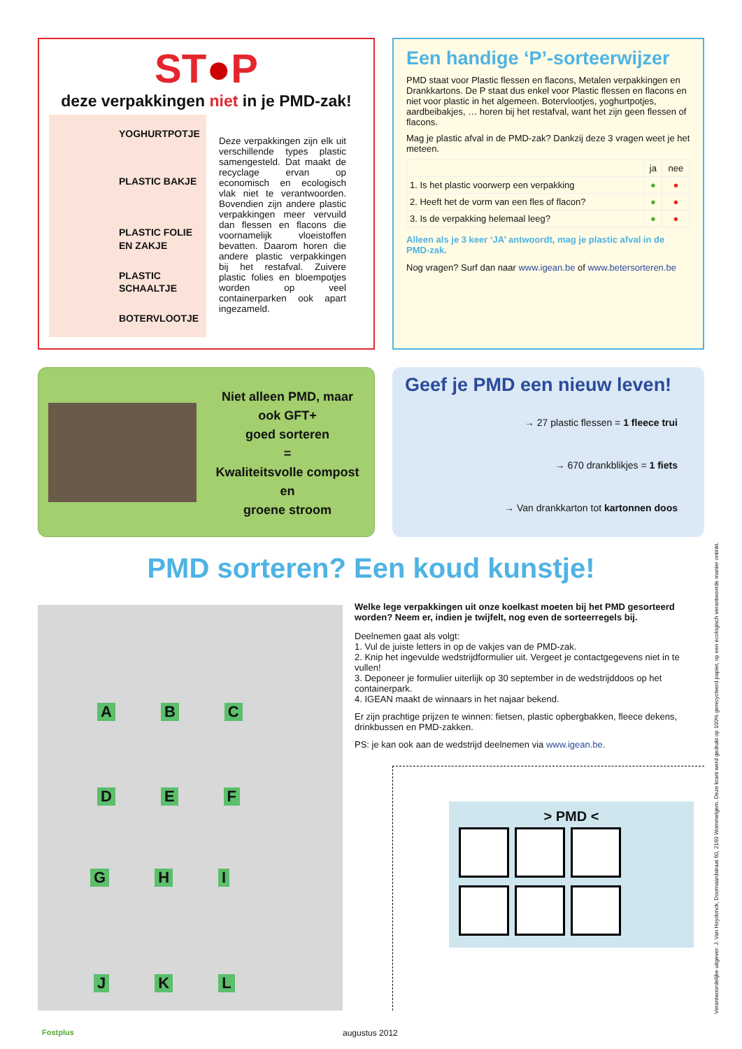ST●P
deze verpakkingen niet in je PMD-zak!
YOGHURTPOTJE
PLASTIC BAKJE
PLASTIC FOLIE
EN ZAKJE
PLASTIC
SCHAALTJE
BOTERVLOOTJE
Deze verpakkingen zijn elk uit verschillende types plastic samengesteld. Dat maakt de recyclage ervan op economisch en ecologisch vlak niet te verantwoorden. Bovendien zijn andere plastic verpakkingen meer vervuild dan flessen en flacons die voornamelijk vloeistoffen bevatten. Daarom horen die andere plastic verpakkingen bij het restafval. Zuivere plastic folies en bloempotjes worden op veel containerparken ook apart ingezameld.
Een handige ‘P’-sorteerwijzer
PMD staat voor Plastic flessen en flacons, Metalen verpakkingen en Drankkartons. De P staat dus enkel voor Plastic flessen en flacons en niet voor plastic in het algemeen. Botervlootjes, yoghurtpotjes, aardbeibakjes, … horen bij het restafval, want het zijn geen flessen of flacons.
Mag je plastic afval in de PMD-zak? Dankzij deze 3 vragen weet je het meteen.
| | ja | nee |
| --- | --- | --- |
| 1. Is het plastic voorwerp een verpakking | ● | ● |
| 2. Heeft het de vorm van een fles of flacon? | ● | ● |
| 3. Is de verpakking helemaal leeg? | ● | ● |
Alleen als je 3 keer ‘JA’ antwoordt, mag je plastic afval in de PMD-zak.
Nog vragen? Surf dan naar www.igean.be of www.betersorteren.be
Niet alleen PMD, maar ook GFT+
goed sorteren
=
Kwaliteitsvolle compost
en
groene stroom
Geef je PMD een nieuw leven!
→ 27 plastic flessen = 1 fleece trui
→ 670 drankblikjes = 1 fiets
→ Van drankkarton tot kartonnen doos
PMD sorteren? Een koud kunstje!
A B C
D E F
G H I
J K L
Welke lege verpakkingen uit onze koelkast moeten bij het PMD gesorteerd worden? Neem er, indien je twijfelt, nog even de sorteerregels bij.
Deelnemen gaat als volgt:
1. Vul de juiste letters in op de vakjes van de PMD-zak.
2. Knip het ingevulde wedstrijdformulier uit. Vergeet je contactgegevens niet in te vullen!
3. Deponeer je formulier uiterlijk op 30 september in de wedstrijddoos op het containerpark.
4. IGEAN maakt de winnaars in het najaar bekend.
Er zijn prachtige prijzen te winnen: fietsen, plastic opbergbakken, fleece dekens, drinkbussen en PMD-zakken.
PS: je kan ook aan de wedstrijd deelnemen via www.igean.be.
> PMD <
Fostplus augustus 2012
Verantwoordelijke uitgever: J. Van Hoydonck, Doornaardstraat 60, 2160 Wommelgem. Deze krant werd gedrukt op 100% gerecycleerd papier, op een ecologisch verantwoorde manier ontinkt.